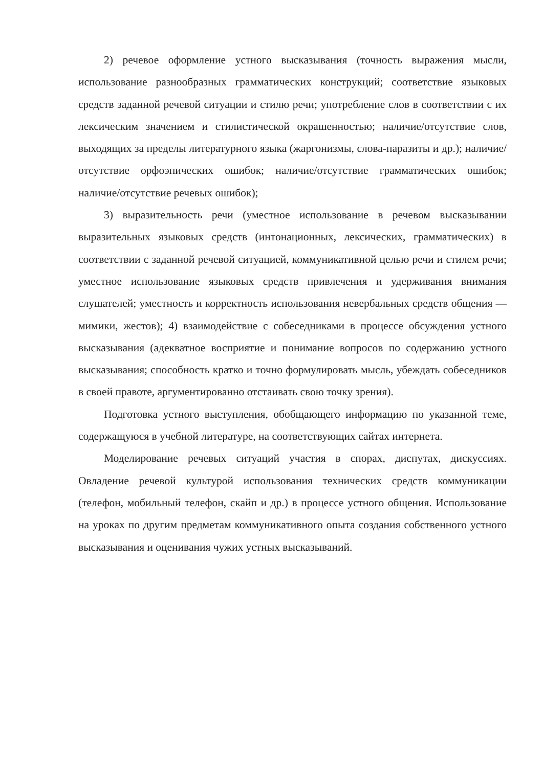2) речевое оформление устного высказывания (точность выражения мысли, использование разнообразных грамматических конструкций; соответствие языковых средств заданной речевой ситуации и стилю речи; употребление слов в соответствии с их лексическим значением и стилистической окрашенностью; наличие/отсутствие слов, выходящих за пределы литературного языка (жаргонизмы, слова-паразиты и др.); наличие/отсутствие орфоэпических ошибок; наличие/отсутствие грамматических ошибок; наличие/отсутствие речевых ошибок);
3) выразительность речи (уместное использование в речевом высказывании выразительных языковых средств (интонационных, лексических, грамматических) в соответствии с заданной речевой ситуацией, коммуникативной целью речи и стилем речи; уместное использование языковых средств привлечения и удерживания внимания слушателей; уместность и корректность использования невербальных средств общения — мимики, жестов); 4) взаимодействие с собеседниками в процессе обсуждения устного высказывания (адекватное восприятие и понимание вопросов по содержанию устного высказывания; способность кратко и точно формулировать мысль, убеждать собеседников в своей правоте, аргументированно отстаивать свою точку зрения).
Подготовка устного выступления, обобщающего информацию по указанной теме, содержащуюся в учебной литературе, на соответствующих сайтах интернета.
Моделирование речевых ситуаций участия в спорах, диспутах, дискуссиях. Овладение речевой культурой использования технических средств коммуникации (телефон, мобильный телефон, скайп и др.) в процессе устного общения. Использование на уроках по другим предметам коммуникативного опыта создания собственного устного высказывания и оценивания чужих устных высказываний.